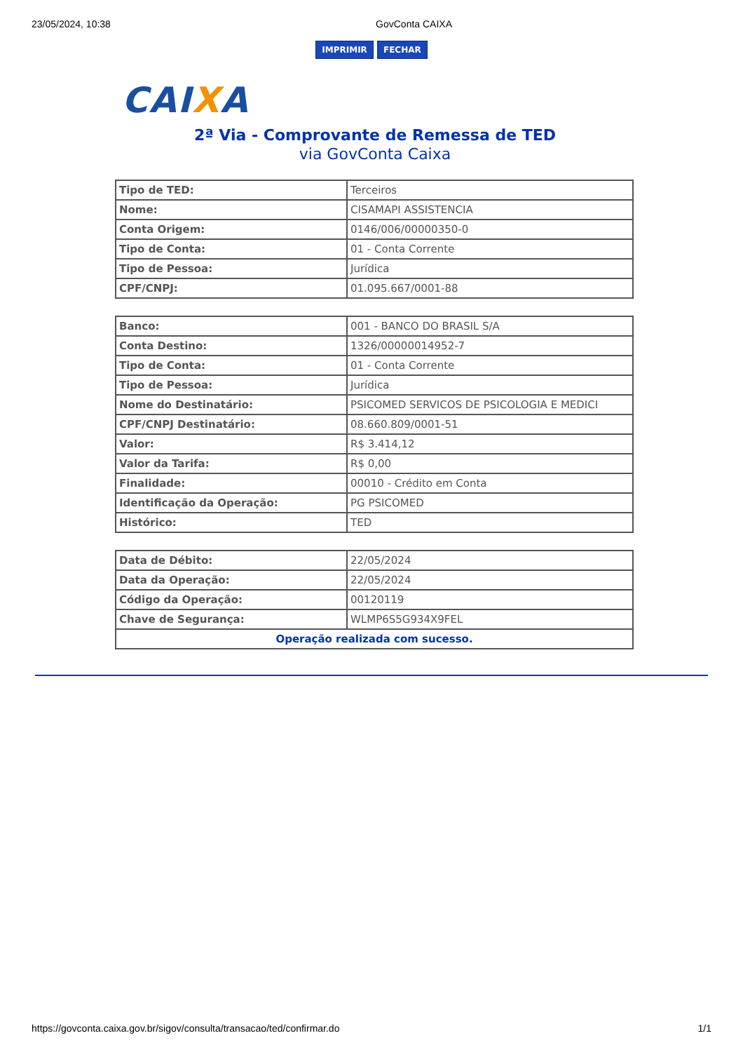23/05/2024, 10:38 GovConta CAIXA
IMPRIMIR FECHAR
CAIXA
2ª Via - Comprovante de Remessa de TED
via GovConta Caixa
| Tipo de TED: | Terceiros |
| Nome: | CISAMAPI ASSISTENCIA |
| Conta Origem: | 0146/006/00000350-0 |
| Tipo de Conta: | 01 - Conta Corrente |
| Tipo de Pessoa: | Jurídica |
| CPF/CNPJ: | 01.095.667/0001-88 |
| Banco: | 001 - BANCO DO BRASIL S/A |
| Conta Destino: | 1326/00000014952-7 |
| Tipo de Conta: | 01 - Conta Corrente |
| Tipo de Pessoa: | Jurídica |
| Nome do Destinatário: | PSICOMED SERVICOS DE PSICOLOGIA E MEDICI |
| CPF/CNPJ Destinatário: | 08.660.809/0001-51 |
| Valor: | R$ 3.414,12 |
| Valor da Tarifa: | R$ 0,00 |
| Finalidade: | 00010 - Crédito em Conta |
| Identificação da Operação: | PG PSICOMED |
| Histórico: | TED |
| Data de Débito: | 22/05/2024 |
| Data da Operação: | 22/05/2024 |
| Código da Operação: | 00120119 |
| Chave de Segurança: | WLMP6S5G934X9FEL |
| Operação realizada com sucesso. | |
https://govconta.caixa.gov.br/sigov/consulta/transacao/ted/confirmar.do 1/1